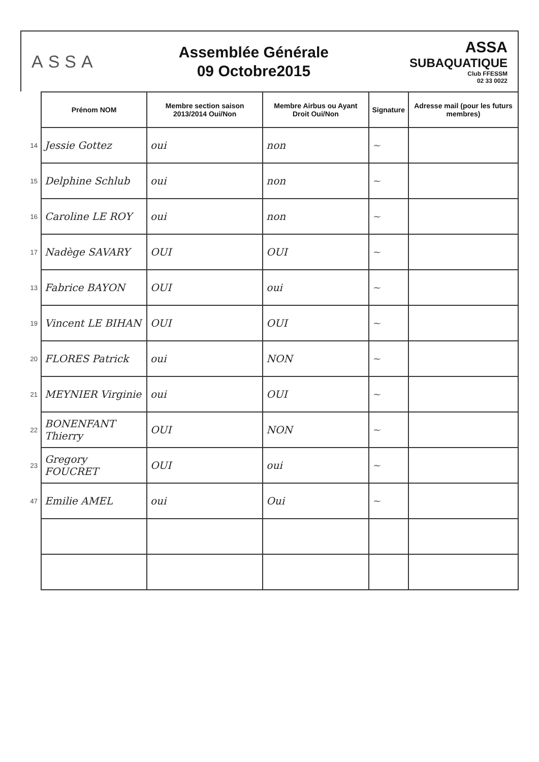ASSA
Assemblée Générale
09 Octobre2015
ASSA
SUBAQUATIQUE
Club FFESSM
02 33 0022
| | Prénom NOM | Membre section saison 2013/2014 Oui/Non | Membre Airbus ou Ayant Droit Oui/Non | Signature | Adresse mail (pour les futurs membres) |
| --- | --- | --- | --- | --- | --- |
| 14 | Jessie Gottez | oui | non | ~ | |
| 15 | Delphine Schlub | oui | non | ~ | |
| 16 | Caroline LE ROY | oui | non | ~ | |
| 17 | Nadège SAVARY | OUI | OUI | ~ | |
| 13 | Fabrice BAYON | OUI | oui | ~ | |
| 19 | Vincent LE BIHAN | OUI | OUI | ~ | |
| 20 | FLORES Patrick | oui | NON | ~ | |
| 21 | MEYNIER Virginie | oui | OUI | ~ | |
| 22 | BONENFANT Thierry | OUI | NON | ~ | |
| 23 | Gregory FOUCRET | OUI | oui | ~ | |
| 47 | Emilie AMEL | oui | Oui | ~ | |